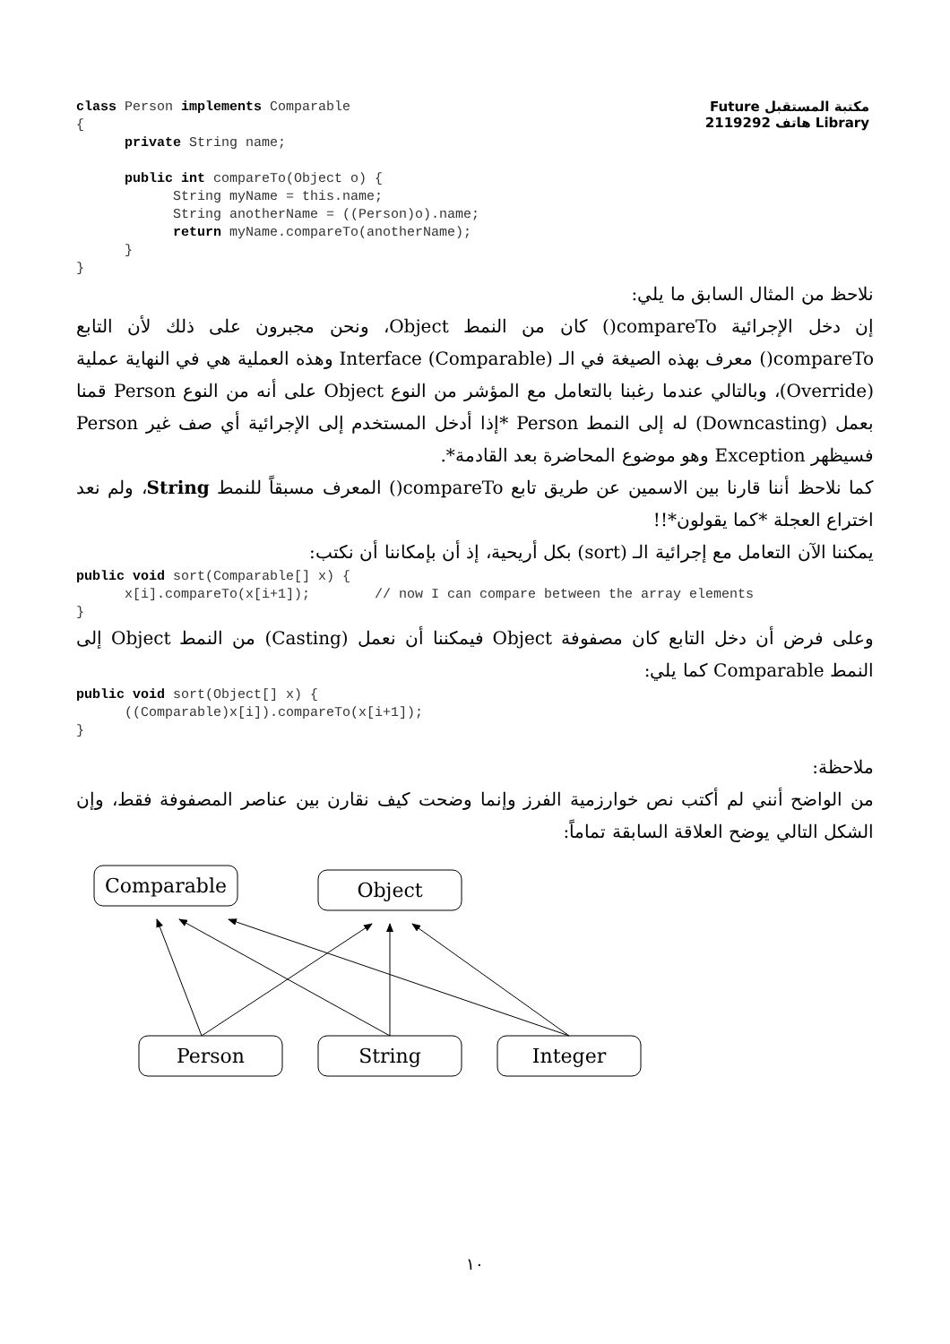مكتبة المستقبل Future Library هاتف 2119292
class Person implements Comparable
{
      private String name;

      public int compareTo(Object o) {
            String myName = this.name;
            String anotherName = ((Person)o).name;
            return myName.compareTo(anotherName);
      }
}
نلاحظ من المثال السابق ما يلي:
إن دخل الإجرائية compareTo() كان من النمط Object، ونحن مجبرون على ذلك لأن التابع compareTo() معرف بهذه الصيغة في الـ Interface (Comparable) وهذه العملية هي في النهاية عملية (Override)، وبالتالي عندما رغبنا بالتعامل مع المؤشر من النوع Object على أنه من النوع Person قمنا بعمل (Downcasting) له إلى النمط Person *إذا أدخل المستخدم إلى الإجرائية أي صف غير Person فسيظهر Exception وهو موضوع المحاضرة بعد القادمة*.
كما نلاحظ أننا قارنا بين الاسمين عن طريق تابع compareTo() المعرف مسبقاً للنمط String، ولم نعد اختراع العجلة *كما يقولون*!!
يمكننا الآن التعامل مع إجرائية الـ (sort) بكل أريحية، إذ أن بإمكاننا أن نكتب:
public void sort(Comparable[] x) {
      x[i].compareTo(x[i+1]);        // now I can compare between the array elements
}
وعلى فرض أن دخل التابع كان مصفوفة Object فيمكننا أن نعمل (Casting) من النمط Object إلى النمط Comparable كما يلي:
public void sort(Object[] x) {
      ((Comparable)x[i]).compareTo(x[i+1]);
}
ملاحظة:
من الواضح أنني لم أكتب نص خوارزمية الفرز وإنما وضحت كيف نقارن بين عناصر المصفوفة فقط، وإن الشكل التالي يوضح العلاقة السابقة تماماً:
Comparable
Object
Person
String
Integer
١٠